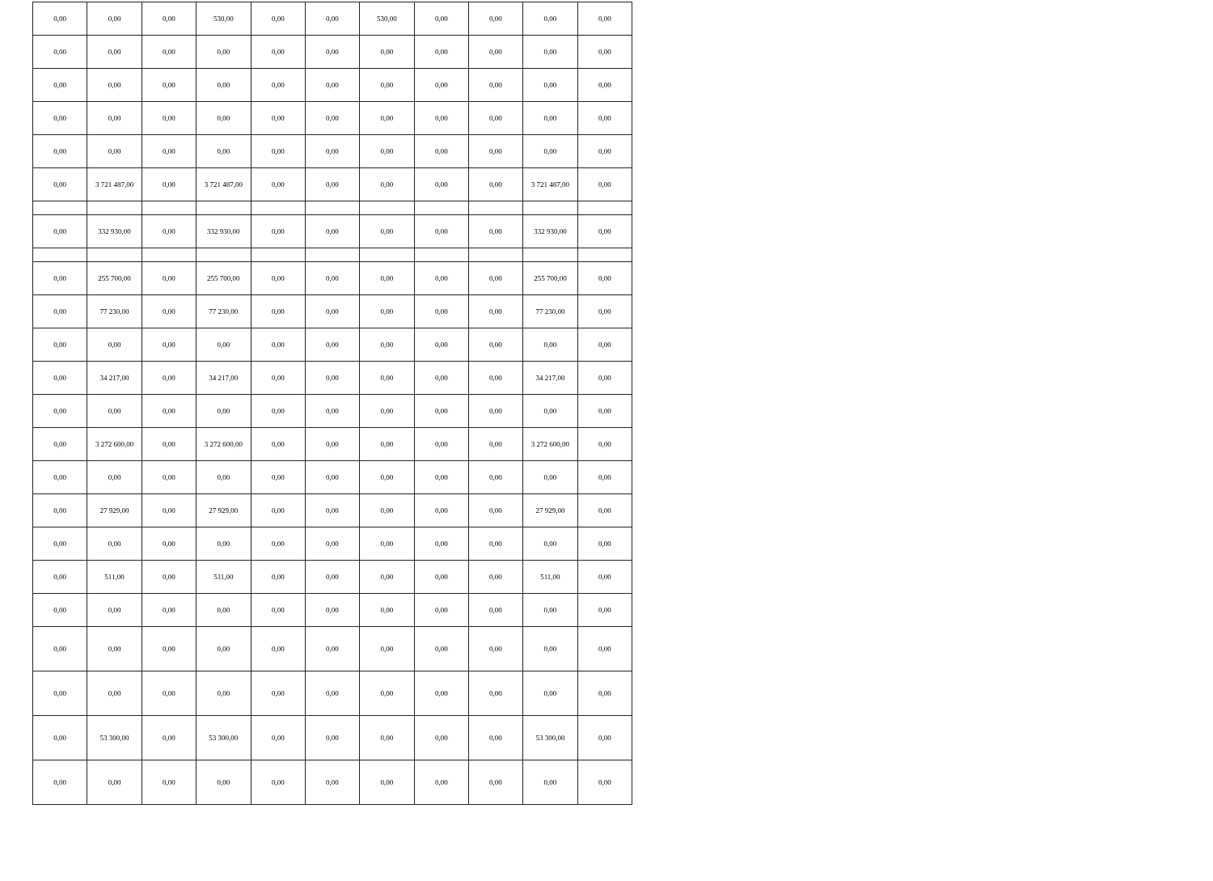| 0,00 | 0,00 | 0,00 | 530,00 | 0,00 | 0,00 | 530,00 | 0,00 | 0,00 | 0,00 | 0,00 |
| 0,00 | 0,00 | 0,00 | 0,00 | 0,00 | 0,00 | 0,00 | 0,00 | 0,00 | 0,00 | 0,00 |
| 0,00 | 0,00 | 0,00 | 0,00 | 0,00 | 0,00 | 0,00 | 0,00 | 0,00 | 0,00 | 0,00 |
| 0,00 | 0,00 | 0,00 | 0,00 | 0,00 | 0,00 | 0,00 | 0,00 | 0,00 | 0,00 | 0,00 |
| 0,00 | 0,00 | 0,00 | 0,00 | 0,00 | 0,00 | 0,00 | 0,00 | 0,00 | 0,00 | 0,00 |
| 0,00 | 3 721 487,00 | 0,00 | 3 721 487,00 | 0,00 | 0,00 | 0,00 | 0,00 | 0,00 | 3 721 487,00 | 0,00 |
| 0,00 | 332 930,00 | 0,00 | 332 930,00 | 0,00 | 0,00 | 0,00 | 0,00 | 0,00 | 332 930,00 | 0,00 |
| 0,00 | 255 700,00 | 0,00 | 255 700,00 | 0,00 | 0,00 | 0,00 | 0,00 | 0,00 | 255 700,00 | 0,00 |
| 0,00 | 77 230,00 | 0,00 | 77 230,00 | 0,00 | 0,00 | 0,00 | 0,00 | 0,00 | 77 230,00 | 0,00 |
| 0,00 | 0,00 | 0,00 | 0,00 | 0,00 | 0,00 | 0,00 | 0,00 | 0,00 | 0,00 | 0,00 |
| 0,00 | 34 217,00 | 0,00 | 34 217,00 | 0,00 | 0,00 | 0,00 | 0,00 | 0,00 | 34 217,00 | 0,00 |
| 0,00 | 0,00 | 0,00 | 0,00 | 0,00 | 0,00 | 0,00 | 0,00 | 0,00 | 0,00 | 0,00 |
| 0,00 | 3 272 600,00 | 0,00 | 3 272 600,00 | 0,00 | 0,00 | 0,00 | 0,00 | 0,00 | 3 272 600,00 | 0,00 |
| 0,00 | 0,00 | 0,00 | 0,00 | 0,00 | 0,00 | 0,00 | 0,00 | 0,00 | 0,00 | 0,00 |
| 0,00 | 27 929,00 | 0,00 | 27 929,00 | 0,00 | 0,00 | 0,00 | 0,00 | 0,00 | 27 929,00 | 0,00 |
| 0,00 | 0,00 | 0,00 | 0,00 | 0,00 | 0,00 | 0,00 | 0,00 | 0,00 | 0,00 | 0,00 |
| 0,00 | 511,00 | 0,00 | 511,00 | 0,00 | 0,00 | 0,00 | 0,00 | 0,00 | 511,00 | 0,00 |
| 0,00 | 0,00 | 0,00 | 0,00 | 0,00 | 0,00 | 0,00 | 0,00 | 0,00 | 0,00 | 0,00 |
| 0,00 | 0,00 | 0,00 | 0,00 | 0,00 | 0,00 | 0,00 | 0,00 | 0,00 | 0,00 | 0,00 |
| 0,00 | 0,00 | 0,00 | 0,00 | 0,00 | 0,00 | 0,00 | 0,00 | 0,00 | 0,00 | 0,00 |
| 0,00 | 53 300,00 | 0,00 | 53 300,00 | 0,00 | 0,00 | 0,00 | 0,00 | 0,00 | 53 300,00 | 0,00 |
| 0,00 | 0,00 | 0,00 | 0,00 | 0,00 | 0,00 | 0,00 | 0,00 | 0,00 | 0,00 | 0,00 |